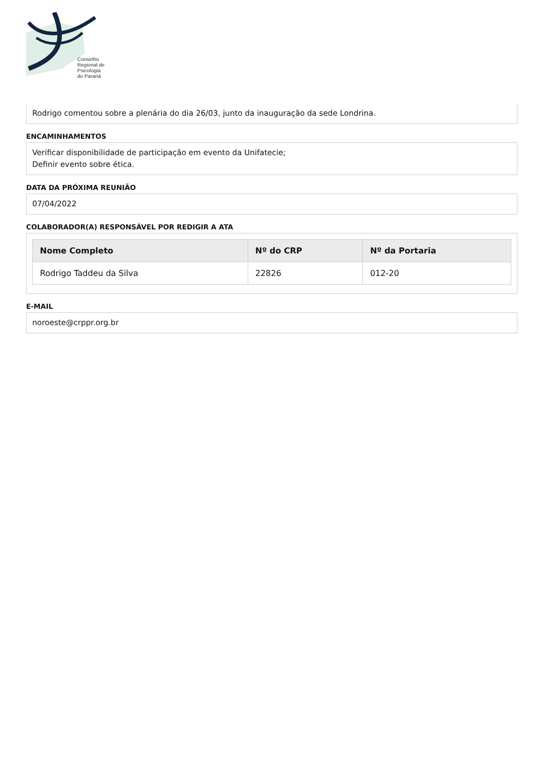Conselho
Regional de
Psicologia
do Paraná
Rodrigo comentou sobre a plenária do dia 26/03, junto da inauguração da sede Londrina.
ENCAMINHAMENTOS
Verificar disponibilidade de participação em evento da Unifatecie;
Definir evento sobre ética.
DATA DA PRÓXIMA REUNIÃO
07/04/2022
COLABORADOR(A) RESPONSÁVEL POR REDIGIR A ATA
| Nome Completo | Nº do CRP | Nº da Portaria |
| --- | --- | --- |
| Rodrigo Taddeu da Silva | 22826 | 012-20 |
E-MAIL
noroeste@crppr.org.br